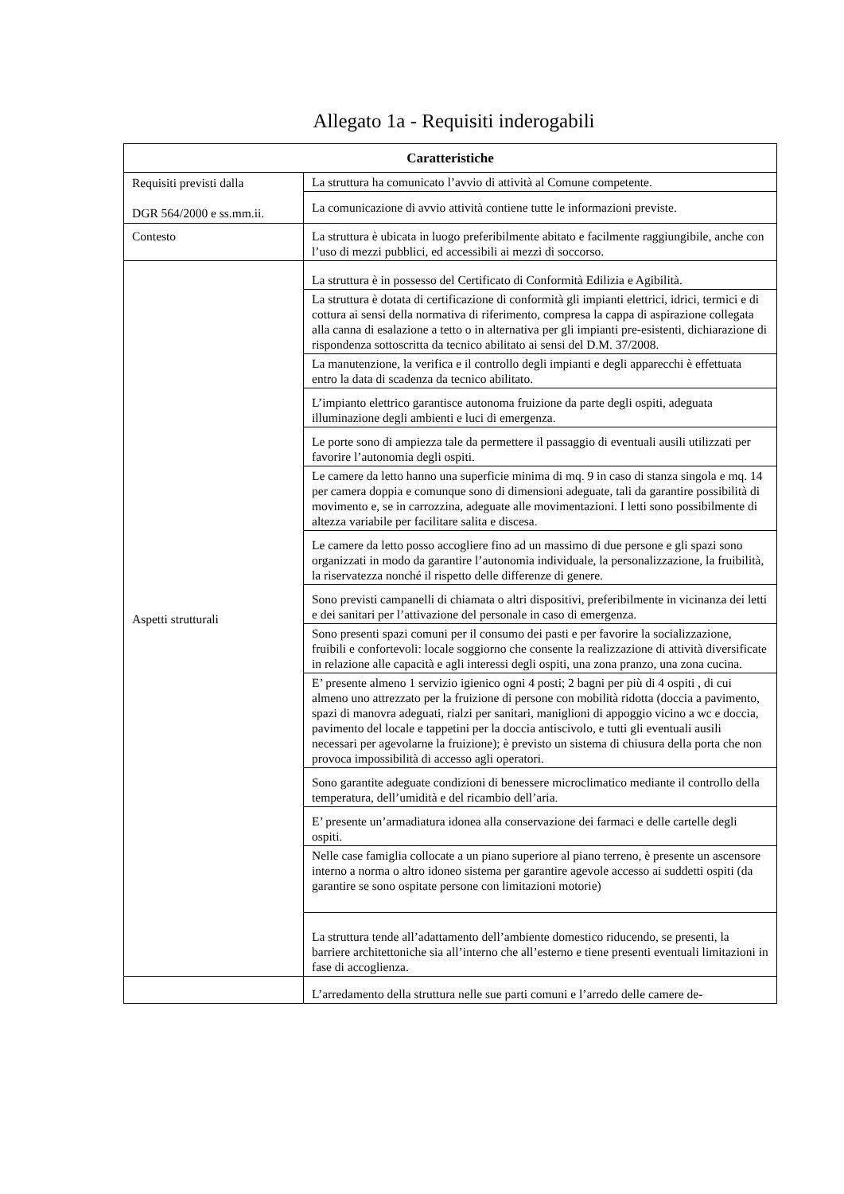Allegato 1a - Requisiti inderogabili
| Caratteristiche | |
| --- | --- |
| Requisiti previsti dalla DGR 564/2000 e ss.mm.ii. | La struttura ha comunicato l’avvio di attività al Comune competente. |
| | La comunicazione di avvio attività contiene tutte le informazioni previste. |
| Contesto | La struttura è ubicata in luogo preferibilmente abitato e facilmente raggiungibile, anche con l’uso di mezzi pubblici, ed accessibili ai mezzi di soccorso. |
| Aspetti strutturali | La struttura è in possesso del Certificato di Conformità Edilizia e Agibilità. |
| | La struttura è dotata di certificazione di conformità gli impianti elettrici, idrici, termici e di cottura ai sensi della normativa di riferimento, compresa la cappa di aspirazione collegata alla canna di esalazione a tetto o in alternativa per gli impianti pre-esistenti, dichiarazione di rispondenza sottoscritta da tecnico abilitato ai sensi del D.M. 37/2008. |
| | La manutenzione, la verifica e il controllo degli impianti e degli apparecchi è effettuata entro la data di scadenza da tecnico abilitato. |
| | L’impianto elettrico garantisce autonoma fruizione da parte degli ospiti, adeguata illuminazione degli ambienti e luci di emergenza. |
| | Le porte sono di ampiezza tale da permettere il passaggio di eventuali ausili utilizzati per favorire l’autonomia degli ospiti. |
| | Le camere da letto hanno una superficie minima di mq. 9 in caso di stanza singola e mq. 14 per camera doppia e comunque sono di dimensioni adeguate, tali da garantire possibilità di movimento e, se in carrozzina, adeguate alle movimentazioni. I letti sono possibilmente di altezza variabile per facilitare salita e discesa. |
| | Le camere da letto posso accogliere fino ad un massimo di due persone e gli spazi sono organizzati in modo da garantire l’autonomia individuale, la personalizzazione, la fruibilità, la riservatezza nonché il rispetto delle differenze di genere. |
| | Sono previsti campanelli di chiamata o altri dispositivi, preferibilmente in vicinanza dei letti e dei sanitari per l’attivazione del personale in caso di emergenza. |
| | Sono presenti spazi comuni per il consumo dei pasti e per favorire la socializzazione, fruibili e confortevoli: locale soggiorno che consente la realizzazione di attività diversificate in relazione alle capacità e agli interessi degli ospiti, una zona pranzo, una zona cucina. |
| | E’ presente almeno 1 servizio igienico ogni 4 posti; 2 bagni per più di 4 ospiti , di cui almeno uno attrezzato per la fruizione di persone con mobilità ridotta (doccia a pavimento, spazi di manovra adeguati, rialzi per sanitari, maniglioni di appoggio vicino a wc e doccia, pavimento del locale e tappetini per la doccia antiscivolo, e tutti gli eventuali ausili necessari per agevolarne la fruizione); è previsto un sistema di chiusura della porta che non provoca impossibilità di accesso agli operatori. |
| | Sono garantite adeguate condizioni di benessere microclimatico mediante il controllo della temperatura, dell’umidità e del ricambio dell’aria. |
| | E’ presente un’armadiatura idonea alla conservazione dei farmaci e delle cartelle degli ospiti. |
| | Nelle case famiglia collocate a un piano superiore al piano terreno, è presente un ascensore interno a norma o altro idoneo sistema per garantire agevole accesso ai suddetti ospiti (da garantire se sono ospitate persone con limitazioni motorie) |
| | La struttura tende all’adattamento dell’ambiente domestico riducendo, se presenti, la barriere architettoniche sia all’interno che all’esterno e tiene presenti eventuali limitazioni in fase di accoglienza. |
| | L’arredamento della struttura nelle sue parti comuni e l’arredo delle camere de- |